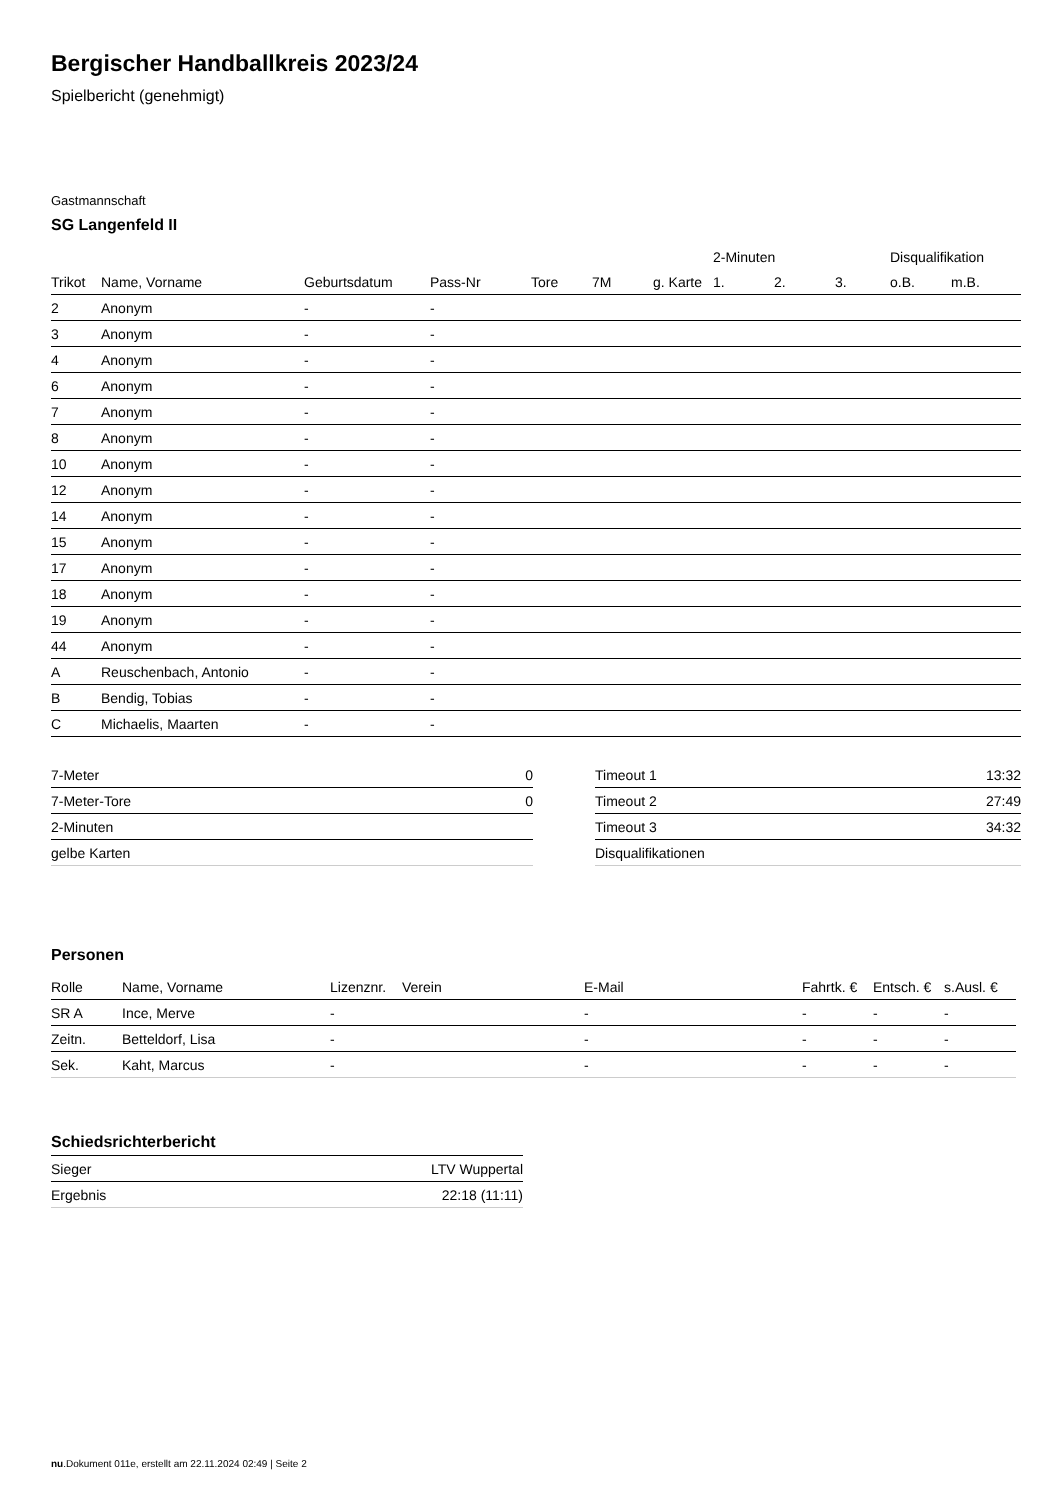Bergischer Handballkreis 2023/24
Spielbericht (genehmigt)
Gastmannschaft
SG Langenfeld II
| | | | | | | | 2-Minuten | | | Disqualifikation | |
| --- | --- | --- | --- | --- | --- | --- | --- | --- | --- | --- | --- |
| Trikot | Name, Vorname | Geburtsdatum | Pass-Nr | Tore | 7M | g. Karte | 1. | 2. | 3. | o.B. | m.B. |
| 2 | Anonym | - | - | | | | | | | | |
| 3 | Anonym | - | - | | | | | | | | |
| 4 | Anonym | - | - | | | | | | | | |
| 6 | Anonym | - | - | | | | | | | | |
| 7 | Anonym | - | - | | | | | | | | |
| 8 | Anonym | - | - | | | | | | | | |
| 10 | Anonym | - | - | | | | | | | | |
| 12 | Anonym | - | - | | | | | | | | |
| 14 | Anonym | - | - | | | | | | | | |
| 15 | Anonym | - | - | | | | | | | | |
| 17 | Anonym | - | - | | | | | | | | |
| 18 | Anonym | - | - | | | | | | | | |
| 19 | Anonym | - | - | | | | | | | | |
| 44 | Anonym | - | - | | | | | | | | |
| A | Reuschenbach, Antonio | - | - | | | | | | | | |
| B | Bendig, Tobias | - | - | | | | | | | | |
| C | Michaelis, Maarten | - | - | | | | | | | | |
| 7-Meter | 0 |
| 7-Meter-Tore | 0 |
| 2-Minuten | |
| gelbe Karten | |
| Timeout 1 | 13:32 |
| Timeout 2 | 27:49 |
| Timeout 3 | 34:32 |
| Disqualifikationen | |
Personen
| Rolle | Name, Vorname | Lizenznr. | Verein | E-Mail | Fahrtk. € | Entsch. € | s.Ausl. € |
| --- | --- | --- | --- | --- | --- | --- | --- |
| SR A | Ince, Merve | - | | - | - | - | - |
| Zeitn. | Betteldorf, Lisa | - | | - | - | - | - |
| Sek. | Kaht, Marcus | - | | - | - | - | - |
Schiedsrichterbericht
| Sieger | LTV Wuppertal |
| Ergebnis | 22:18 (11:11) |
nu.Dokument 011e, erstellt am 22.11.2024 02:49 | Seite 2